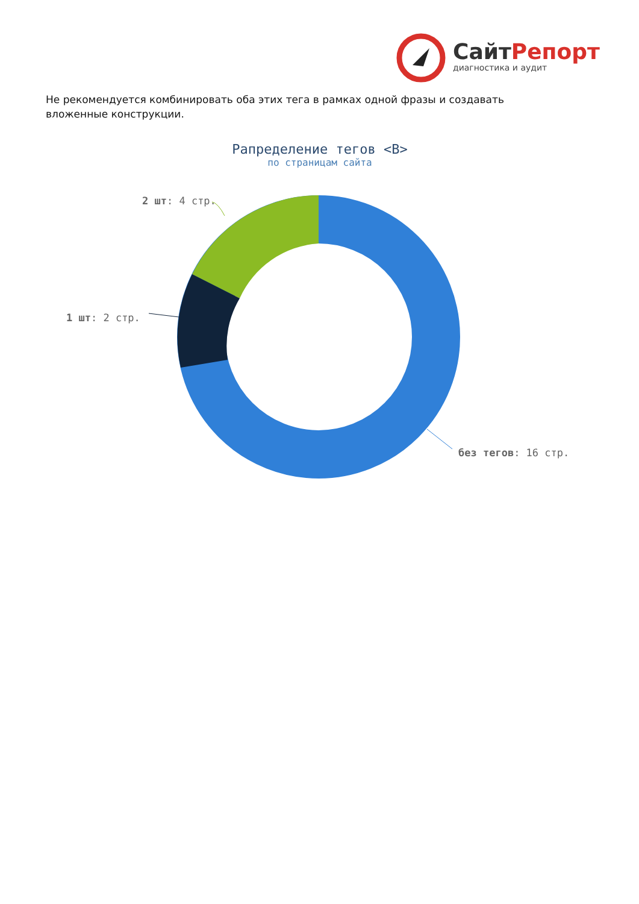СайтРепорт
диагностика и аудит
Не рекомендуется комбинировать оба этих тега в рамках одной фразы и создавать вложенные конструкции.
Рапределение тегов <B>
по страницам сайта
2 шт: 4 стр.
1 шт: 2 стр.
без тегов: 16 стр.